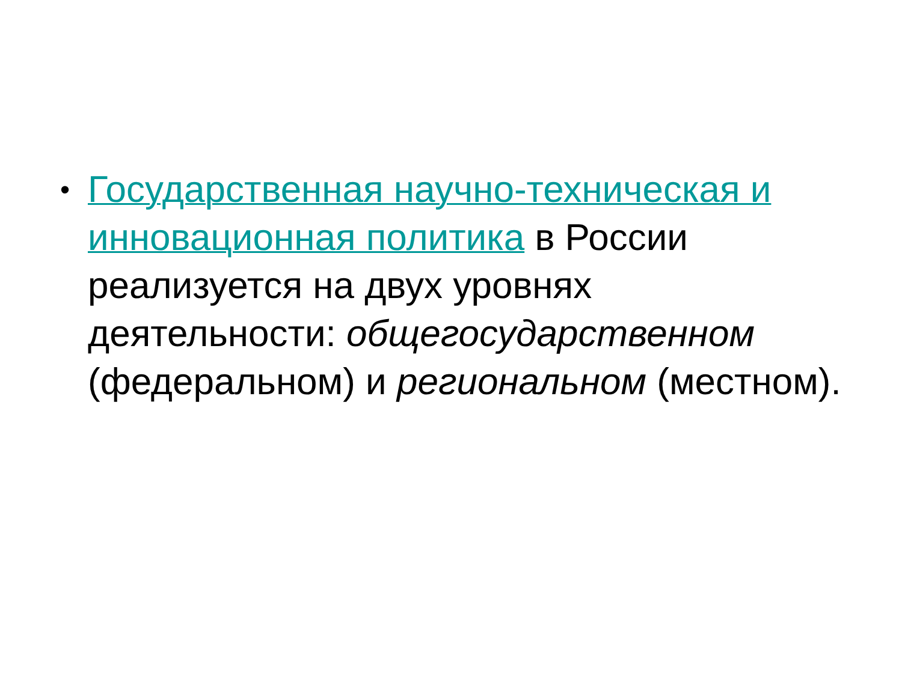•
Государственная научно-техническая и инновационная политика в России реализуется на двух уровнях деятельности: общегосударственном (федеральном) и региональном (местном).